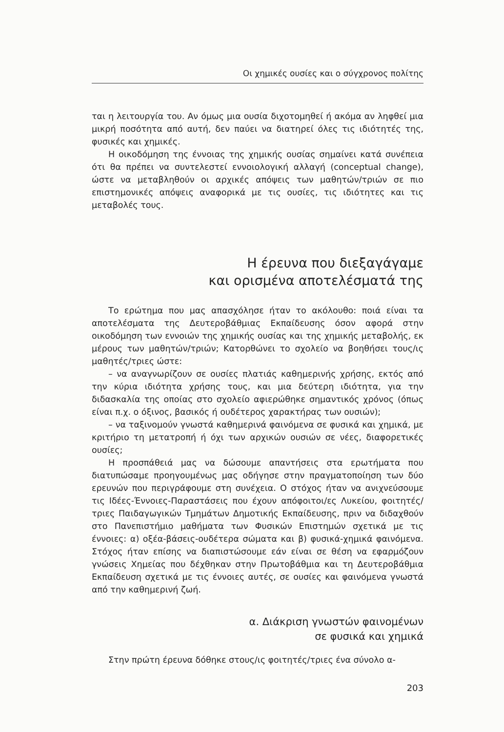Οι χημικές ουσίες και ο σύγχρονος πολίτης
ται η λειτουργία του. Αν όμως μια ουσία διχοτομηθεί ή ακόμα αν ληφθεί μια μικρή ποσότητα από αυτή, δεν παύει να διατηρεί όλες τις ιδιότητές της, φυσικές και χημικές.
Η οικοδόμηση της έννοιας της χημικής ουσίας σημαίνει κατά συνέπεια ότι θα πρέπει να συντελεστεί εννοιολογική αλλαγή (conceptual change), ώστε να μεταβληθούν οι αρχικές απόψεις των μαθητών/τριών σε πιο επιστημονικές απόψεις αναφορικά με τις ουσίες, τις ιδιότητες και τις μεταβολές τους.
Η έρευνα που διεξαγάγαμε
και ορισμένα αποτελέσματά της
Το ερώτημα που μας απασχόλησε ήταν το ακόλουθο: ποιά είναι τα αποτελέσματα της Δευτεροβάθμιας Εκπαίδευσης όσον αφορά στην οικοδόμηση των εννοιών της χημικής ουσίας και της χημικής μεταβολής, εκ μέρους των μαθητών/τριών; Κατορθώνει το σχολείο να βοηθήσει τους/ις μαθητές/τριες ώστε:
– να αναγνωρίζουν σε ουσίες πλατιάς καθημερινής χρήσης, εκτός από την κύρια ιδιότητα χρήσης τους, και μια δεύτερη ιδιότητα, για την διδασκαλία της οποίας στο σχολείο αφιερώθηκε σημαντικός χρόνος (όπως είναι π.χ. ο όξινος, βασικός ή ουδέτερος χαρακτήρας των ουσιών);
– να ταξινομούν γνωστά καθημερινά φαινόμενα σε φυσικά και χημικά, με κριτήριο τη μετατροπή ή όχι των αρχικών ουσιών σε νέες, διαφορετικές ουσίες;
Η προσπάθειά μας να δώσουμε απαντήσεις στα ερωτήματα που διατυπώσαμε προηγουμένως μας οδήγησε στην πραγματοποίηση των δύο ερευνών που περιγράφουμε στη συνέχεια. Ο στόχος ήταν να ανιχνεύσουμε τις Ιδέες-Έννοιες-Παραστάσεις που έχουν απόφοιτοι/ες Λυκείου, φοιτητές/τριες Παιδαγωγικών Τμημάτων Δημοτικής Εκπαίδευσης, πριν να διδαχθούν στο Πανεπιστήμιο μαθήματα των Φυσικών Επιστημών σχετικά με τις έννοιες: α) οξέα-βάσεις-ουδέτερα σώματα και β) φυσικά-χημικά φαινόμενα. Στόχος ήταν επίσης να διαπιστώσουμε εάν είναι σε θέση να εφαρμόζουν γνώσεις Χημείας που δέχθηκαν στην Πρωτοβάθμια και τη Δευτεροβάθμια Εκπαίδευση σχετικά με τις έννοιες αυτές, σε ουσίες και φαινόμενα γνωστά από την καθημερινή ζωή.
α. Διάκριση γνωστών φαινομένων
σε φυσικά και χημικά
Στην πρώτη έρευνα δόθηκε στους/ις φοιτητές/τριες ένα σύνολο α-
203